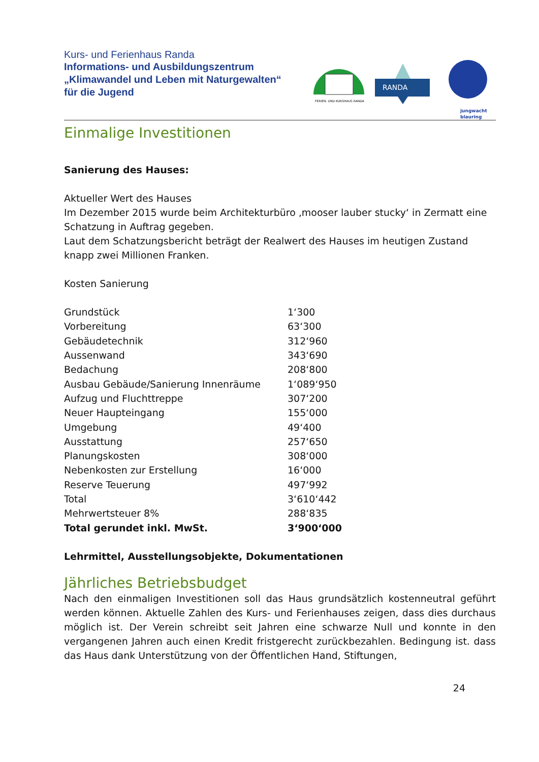Kurs- und Ferienhaus Randa
Informations- und Ausbildungszentrum
„Klimawandel und Leben mit Naturgewalten“
für die Jugend
FERIEN- UND KURSHAUS RANDA
RANDA
jungwacht
blauring
Einmalige Investitionen
Sanierung des Hauses:
Aktueller Wert des Hauses
Im Dezember 2015 wurde beim Architekturbüro ‚mooser lauber stucky‘ in Zermatt eine Schatzung in Auftrag gegeben.
Laut dem Schatzungsbericht beträgt der Realwert des Hauses im heutigen Zustand knapp zwei Millionen Franken.
Kosten Sanierung
| Grundstück | 1‘300 |
| Vorbereitung | 63‘300 |
| Gebäudetechnik | 312‘960 |
| Aussenwand | 343‘690 |
| Bedachung | 208‘800 |
| Ausbau Gebäude/Sanierung Innenräume | 1‘089‘950 |
| Aufzug und Fluchttreppe | 307‘200 |
| Neuer Haupteingang | 155‘000 |
| Umgebung | 49‘400 |
| Ausstattung | 257‘650 |
| Planungskosten | 308‘000 |
| Nebenkosten zur Erstellung | 16‘000 |
| Reserve Teuerung | 497‘992 |
| Total | 3‘610‘442 |
| Mehrwertsteuer 8% | 288‘835 |
| Total gerundet inkl. MwSt. | 3‘900‘000 |
Lehrmittel, Ausstellungsobjekte, Dokumentationen
Jährliches Betriebsbudget
Nach den einmaligen Investitionen soll das Haus grundsätzlich kostenneutral geführt werden können. Aktuelle Zahlen des Kurs- und Ferienhauses zeigen, dass dies durchaus möglich ist. Der Verein schreibt seit Jahren eine schwarze Null und konnte in den vergangenen Jahren auch einen Kredit fristgerecht zurückbezahlen. Bedingung ist. dass das Haus dank Unterstützung von der Öffentlichen Hand, Stiftungen,
24